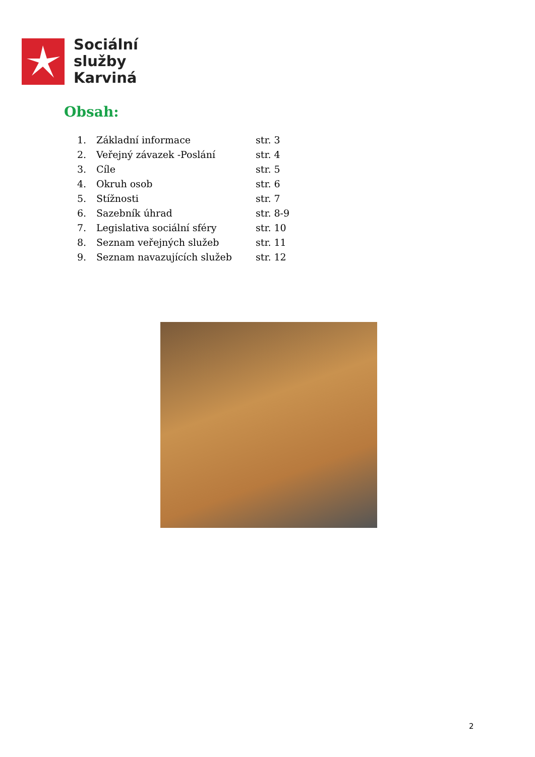Sociální
služby
Karviná
Obsah:
| 1. | Základní informace | str. 3 |
| 2. | Veřejný závazek -Poslání | str. 4 |
| 3. | Cíle | str. 5 |
| 4. | Okruh osob | str. 6 |
| 5. | Stížnosti | str. 7 |
| 6. | Sazebník úhrad | str. 8-9 |
| 7. | Legislativa sociální sféry | str. 10 |
| 8. | Seznam veřejných služeb | str. 11 |
| 9. | Seznam navazujících služeb | str. 12 |
2